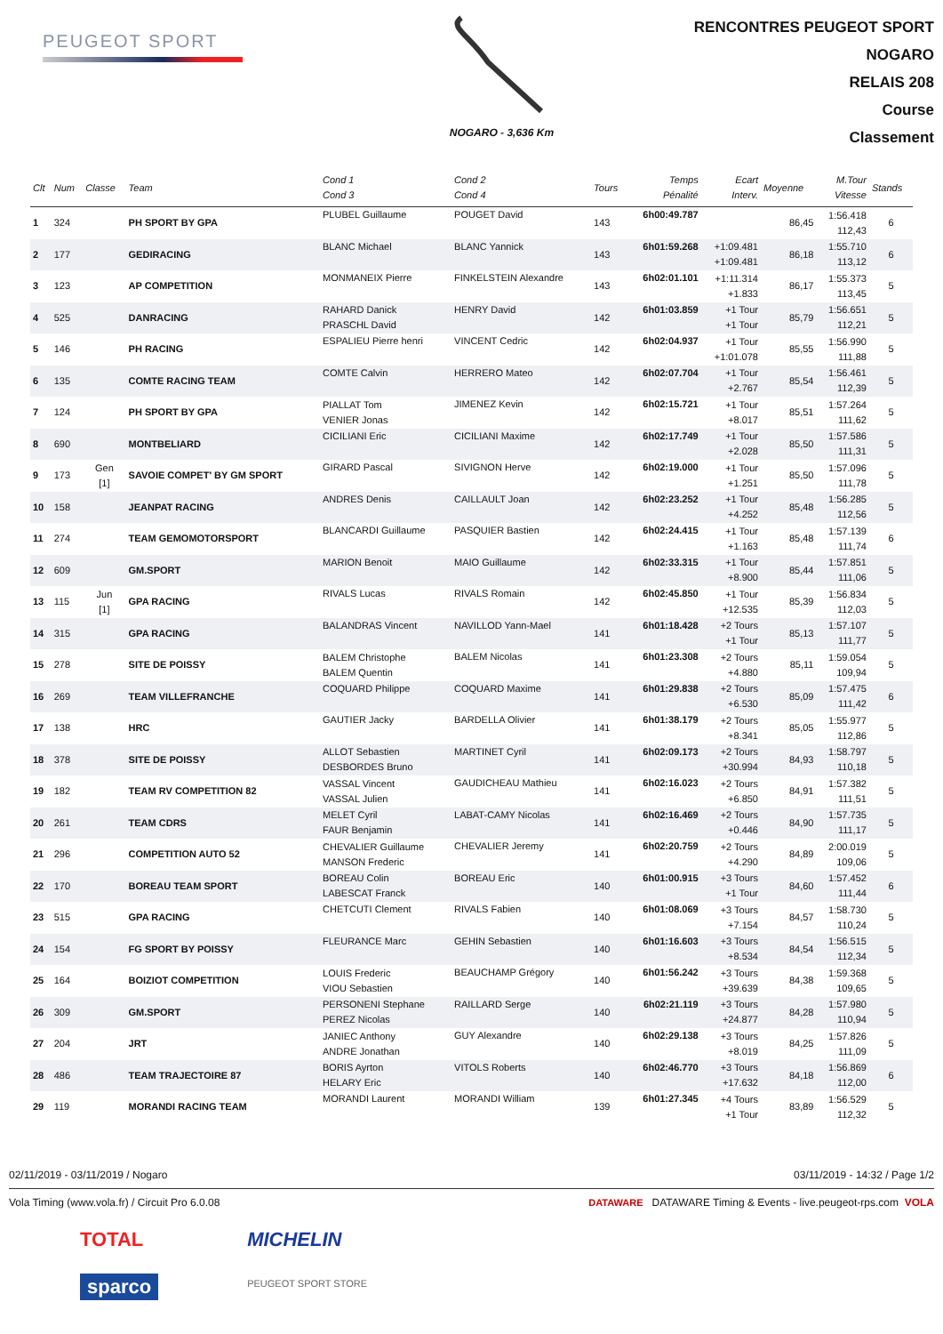PEUGEOT SPORT
NOGARO - 3,636 Km
RENCONTRES PEUGEOT SPORT
NOGARO
RELAIS 208
Course
Classement
| Clt | Num | Classe | Team | Cond 1 Cond 3 | Cond 2 Cond 4 | Tours | Temps Pénalité | Ecart Interv. | Moyenne | M.Tour Vitesse | Stands |
| --- | --- | --- | --- | --- | --- | --- | --- | --- | --- | --- | --- |
| 1 | 324 | | PH SPORT BY GPA | PLUBEL Guillaume | POUGET David | 143 | 6h00:49.787 | | 86,45 | 1:56.418 112,43 | 6 |
| 2 | 177 | | GEDIRACING | BLANC Michael | BLANC Yannick | 143 | 6h01:59.268 | +1:09.481 +1:09.481 | 86,18 | 1:55.710 113,12 | 6 |
| 3 | 123 | | AP COMPETITION | MONMANEIX Pierre | FINKELSTEIN Alexandre | 143 | 6h02:01.101 | +1:11.314 +1.833 | 86,17 | 1:55.373 113,45 | 5 |
| 4 | 525 | | DANRACING | RAHARD Danick PRASCHL David | HENRY David | 142 | 6h01:03.859 | +1 Tour +1 Tour | 85,79 | 1:56.651 112,21 | 5 |
| 5 | 146 | | PH RACING | ESPALIEU Pierre henri | VINCENT Cedric | 142 | 6h02:04.937 | +1 Tour +1:01.078 | 85,55 | 1:56.990 111,88 | 5 |
| 6 | 135 | | COMTE RACING TEAM | COMTE Calvin | HERRERO Mateo | 142 | 6h02:07.704 | +1 Tour +2.767 | 85,54 | 1:56.461 112,39 | 5 |
| 7 | 124 | | PH SPORT BY GPA | PIALLAT Tom VENIER Jonas | JIMENEZ Kevin | 142 | 6h02:15.721 | +1 Tour +8.017 | 85,51 | 1:57.264 111,62 | 5 |
| 8 | 690 | | MONTBELIARD | CICILIANI Eric | CICILIANI Maxime | 142 | 6h02:17.749 | +1 Tour +2.028 | 85,50 | 1:57.586 111,31 | 5 |
| 9 | 173 | Gen [1] | SAVOIE COMPET' BY GM SPORT | GIRARD Pascal | SIVIGNON Herve | 142 | 6h02:19.000 | +1 Tour +1.251 | 85,50 | 1:57.096 111,78 | 5 |
| 10 | 158 | | JEANPAT RACING | ANDRES Denis | CAILLAULT Joan | 142 | 6h02:23.252 | +1 Tour +4.252 | 85,48 | 1:56.285 112,56 | 5 |
| 11 | 274 | | TEAM GEMOMOTORSPORT | BLANCARDI Guillaume | PASQUIER Bastien | 142 | 6h02:24.415 | +1 Tour +1.163 | 85,48 | 1:57.139 111,74 | 6 |
| 12 | 609 | | GM.SPORT | MARION Benoit | MAIO Guillaume | 142 | 6h02:33.315 | +1 Tour +8.900 | 85,44 | 1:57.851 111,06 | 5 |
| 13 | 115 | Jun [1] | GPA RACING | RIVALS Lucas | RIVALS Romain | 142 | 6h02:45.850 | +1 Tour +12.535 | 85,39 | 1:56.834 112,03 | 5 |
| 14 | 315 | | GPA RACING | BALANDRAS Vincent | NAVILLOD Yann-Mael | 141 | 6h01:18.428 | +2 Tours +1 Tour | 85,13 | 1:57.107 111,77 | 5 |
| 15 | 278 | | SITE DE POISSY | BALEM Christophe BALEM Quentin | BALEM Nicolas | 141 | 6h01:23.308 | +2 Tours +4.880 | 85,11 | 1:59.054 109,94 | 5 |
| 16 | 269 | | TEAM VILLEFRANCHE | COQUARD Philippe | COQUARD Maxime | 141 | 6h01:29.838 | +2 Tours +6.530 | 85,09 | 1:57.475 111,42 | 6 |
| 17 | 138 | | HRC | GAUTIER Jacky | BARDELLA Olivier | 141 | 6h01:38.179 | +2 Tours +8.341 | 85,05 | 1:55.977 112,86 | 5 |
| 18 | 378 | | SITE DE POISSY | ALLOT Sebastien DESBORDES Bruno | MARTINET Cyril | 141 | 6h02:09.173 | +2 Tours +30.994 | 84,93 | 1:58.797 110,18 | 5 |
| 19 | 182 | | TEAM RV COMPETITION 82 | VASSAL Vincent VASSAL Julien | GAUDICHEAU Mathieu | 141 | 6h02:16.023 | +2 Tours +6.850 | 84,91 | 1:57.382 111,51 | 5 |
| 20 | 261 | | TEAM CDRS | MELET Cyril FAUR Benjamin | LABAT-CAMY Nicolas | 141 | 6h02:16.469 | +2 Tours +0.446 | 84,90 | 1:57.735 111,17 | 5 |
| 21 | 296 | | COMPETITION AUTO 52 | CHEVALIER Guillaume MANSON Frederic | CHEVALIER Jeremy | 141 | 6h02:20.759 | +2 Tours +4.290 | 84,89 | 2:00.019 109,06 | 5 |
| 22 | 170 | | BOREAU TEAM SPORT | BOREAU Colin LABESCAT Franck | BOREAU Eric | 140 | 6h01:00.915 | +3 Tours +1 Tour | 84,60 | 1:57.452 111,44 | 6 |
| 23 | 515 | | GPA RACING | CHETCUTI Clement | RIVALS Fabien | 140 | 6h01:08.069 | +3 Tours +7.154 | 84,57 | 1:58.730 110,24 | 5 |
| 24 | 154 | | FG SPORT BY POISSY | FLEURANCE Marc | GEHIN Sebastien | 140 | 6h01:16.603 | +3 Tours +8.534 | 84,54 | 1:56.515 112,34 | 5 |
| 25 | 164 | | BOIZIOT COMPETITION | LOUIS Frederic VIOU Sebastien | BEAUCHAMP Grégory | 140 | 6h01:56.242 | +3 Tours +39.639 | 84,38 | 1:59.368 109,65 | 5 |
| 26 | 309 | | GM.SPORT | PERSONENI Stephane PEREZ Nicolas | RAILLARD Serge | 140 | 6h02:21.119 | +3 Tours +24.877 | 84,28 | 1:57.980 110,94 | 5 |
| 27 | 204 | | JRT | JANIEC Anthony ANDRE Jonathan | GUY Alexandre | 140 | 6h02:29.138 | +3 Tours +8.019 | 84,25 | 1:57.826 111,09 | 5 |
| 28 | 486 | | TEAM TRAJECTOIRE 87 | BORIS Ayrton HELARY Eric | VITOLS Roberts | 140 | 6h02:46.770 | +3 Tours +17.632 | 84,18 | 1:56.869 112,00 | 6 |
| 29 | 119 | | MORANDI RACING TEAM | MORANDI Laurent | MORANDI William | 139 | 6h01:27.345 | +4 Tours +1 Tour | 83,89 | 1:56.529 112,32 | 5 |
02/11/2019 - 03/11/2019 / Nogaro 03/11/2019 - 14:32 / Page 1/2
Vola Timing (www.vola.fr) / Circuit Pro 6.0.08 DATAWARE DATAWARE Timing & Events - live.peugeot-rps.com VOLA
TOTAL
sparco
MICHELIN
PEUGEOT SPORT STORE